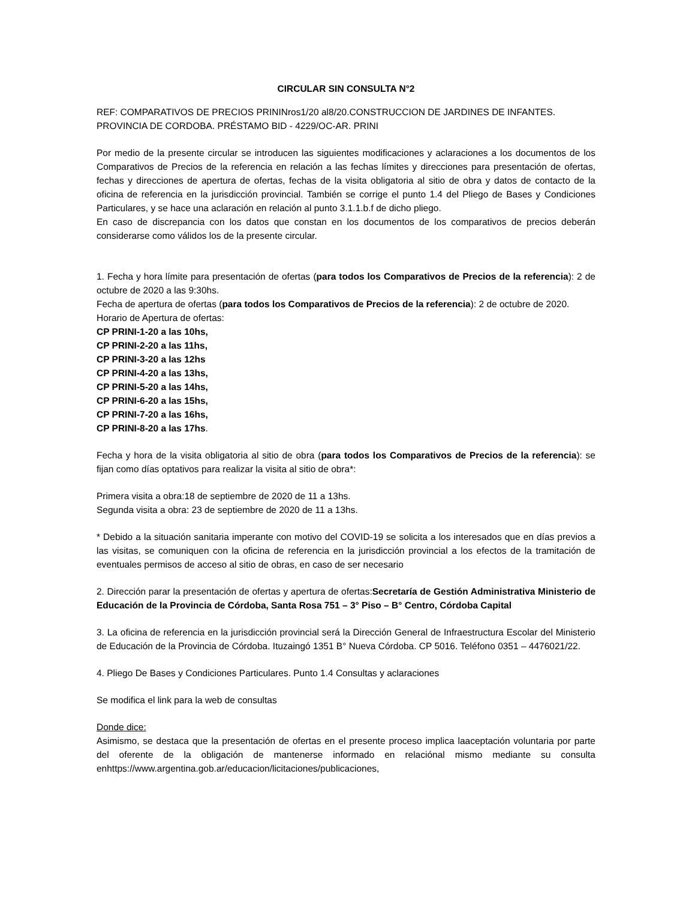CIRCULAR SIN CONSULTA N°2
REF: COMPARATIVOS DE PRECIOS PRININros1/20 al8/20.CONSTRUCCION DE JARDINES DE INFANTES.
PROVINCIA DE CORDOBA. PRÉSTAMO BID - 4229/OC-AR. PRINI
Por medio de la presente circular se introducen las siguientes modificaciones y aclaraciones a los documentos de los Comparativos de Precios de la referencia en relación a las fechas límites y direcciones para presentación de ofertas, fechas y direcciones de apertura de ofertas, fechas de la visita obligatoria al sitio de obra y datos de contacto de la oficina de referencia en la jurisdicción provincial. También se corrige el punto 1.4 del Pliego de Bases y Condiciones Particulares, y se hace una aclaración en relación al punto 3.1.1.b.f de dicho pliego.
En caso de discrepancia con los datos que constan en los documentos de los comparativos de precios deberán considerarse como válidos los de la presente circular.
1. Fecha y hora límite para presentación de ofertas (para todos los Comparativos de Precios de la referencia): 2 de octubre de 2020 a las 9:30hs.
Fecha de apertura de ofertas (para todos los Comparativos de Precios de la referencia): 2 de octubre de 2020.
Horario de Apertura de ofertas:
CP PRINI-1-20 a las 10hs,
CP PRINI-2-20 a las 11hs,
CP PRINI-3-20 a las 12hs
CP PRINI-4-20 a las 13hs,
CP PRINI-5-20 a las 14hs,
CP PRINI-6-20 a las 15hs,
CP PRINI-7-20 a las 16hs,
CP PRINI-8-20 a las 17hs.
Fecha y hora de la visita obligatoria al sitio de obra (para todos los Comparativos de Precios de la referencia): se fijan como días optativos para realizar la visita al sitio de obra*:
Primera visita a obra:18 de septiembre de 2020 de 11 a 13hs.
Segunda visita a obra: 23 de septiembre de 2020 de 11 a 13hs.
* Debido a la situación sanitaria imperante con motivo del COVID-19 se solicita a los interesados que en días previos a las visitas, se comuniquen con la oficina de referencia en la jurisdicción provincial a los efectos de la tramitación de eventuales permisos de acceso al sitio de obras, en caso de ser necesario
2. Dirección parar la presentación de ofertas y apertura de ofertas:Secretaría de Gestión Administrativa Ministerio de Educación de la Provincia de Córdoba, Santa Rosa 751 – 3° Piso – B° Centro, Córdoba Capital
3. La oficina de referencia en la jurisdicción provincial será la Dirección General de Infraestructura Escolar del Ministerio de Educación de la Provincia de Córdoba. Ituzaingó 1351 B° Nueva Córdoba. CP 5016. Teléfono 0351 – 4476021/22.
4. Pliego De Bases y Condiciones Particulares. Punto 1.4 Consultas y aclaraciones
Se modifica el link para la web de consultas
Donde dice:
Asimismo, se destaca que la presentación de ofertas en el presente proceso implica laaceptación voluntaria por parte del oferente de la obligación de mantenerse informado en relaciónal mismo mediante su consulta enhttps://www.argentina.gob.ar/educacion/licitaciones/publicaciones,